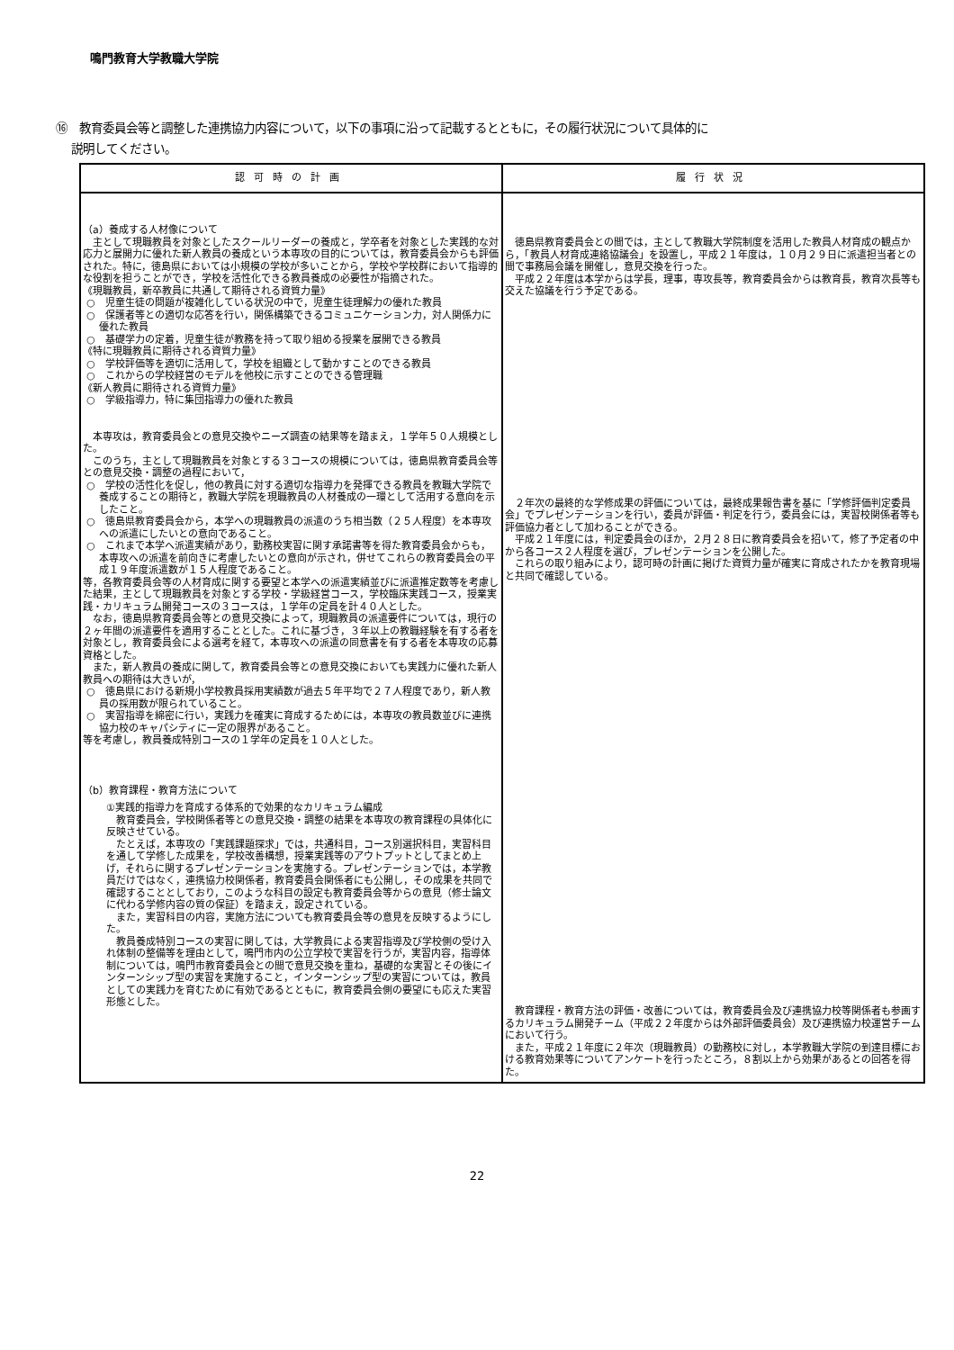鳴門教育大学教職大学院
⑯　教育委員会等と調整した連携協力内容について，以下の事項に沿って記載するとともに，その履行状況について具体的に
説明してください。
| 認可時の計画 | 履行状況 |
| --- | --- |
| （a）養成する人材像について 主として現職教員を対象としたスクールリーダーの養成と，学卒者を対象とした実践的な対応力と展開力に優れた新人教員の養成という本専攻の目的については，教育委員会からも評価された。特に，徳島県においては小規模の学校が多いことから，学校や学校群において指導的な役割を担うことができ，学校を活性化できる教員養成の必要性が指摘された。 《現職教員，新卒教員に共通して期待される資質力量》 ○ 児童生徒の問題が複雑化している状況の中で，児童生徒理解力の優れた教員 ○ 保護者等との適切な応答を行い，関係構築できるコミュニケーション力，対人関係力に優れた教員 ○ 基礎学力の定着，児童生徒が教務を持って取り組める授業を展開できる教員 《特に現職教員に期待される資質力量》 ○ 学校評価等を適切に活用して，学校を組織として動かすことのできる教員 ○ これからの学校経営のモデルを他校に示すことのできる管理職 《新人教員に期待される資質力量》 ○ 学級指導力，特に集団指導力の優れた教員 本専攻は，教育委員会との意見交換やニーズ調査の結果等を踏まえ，１学年５０人規模とした。 このうち，主として現職教員を対象とする３コースの規模については，徳島県教育委員会等との意見交換・調整の過程において， ○ 学校の活性化を促し，他の教員に対する適切な指導力を発揮できる教員を教職大学院で養成することの期待と，教職大学院を現職教員の人材養成の一環として活用する意向を示したこと。 ○ 徳島県教育委員会から，本学への現職教員の派遣のうち相当数（２５人程度）を本専攻への派遣にしたいとの意向であること。 ○ これまで本学へ派遣実績があり，勤務校実習に関す承諾書等を得た教育委員会からも，本専攻への派遣を前向きに考慮したいとの意向が示され，併せてこれらの教育委員会の平成１９年度派遣数が１５人程度であること。 等，各教育委員会等の人材育成に関する要望と本学への派遣実績並びに派遣推定数等を考慮した結果，主として現職教員を対象とする学校・学級経営コース，学校臨床実践コース，授業実践・カリキュラム開発コースの３コースは，１学年の定員を計４０人とした。 なお，徳島県教育委員会等との意見交換によって，現職教員の派遣要件については，現行の２ヶ年間の派遣要件を適用することとした。これに基づき，３年以上の教職経験を有する者を対象とし，教育委員会による選考を経て，本専攻への派遣の同意書を有する者を本専攻の応募資格とした。 また，新人教員の養成に関して，教育委員会等との意見交換においても実践力に優れた新人教員への期待は大きいが， ○ 徳島県における新規小学校教員採用実績数が過去５年平均で２７人程度であり，新人教員の採用数が限られていること。 ○ 実習指導を綿密に行い，実践力を確実に育成するためには，本専攻の教員数並びに連携協力校のキャパシティに一定の限界があること。 等を考慮し，教員養成特別コースの１学年の定員を１０人とした。 （b）教育課程・教育方法について ①実践的指導力を育成する体系的で効果的なカリキュラム編成 教育委員会，学校関係者等との意見交換・調整の結果を本専攻の教育課程の具体化に反映させている。 たとえば，本専攻の「実践課題探求」では，共通科目，コース別選択科目，実習科目を通して学修した成果を，学校改善構想，授業実践等のアウトプットとしてまとめ上げ，それらに関するプレゼンテーションを実施する。プレゼンテーションでは，本学教員だけではなく，連携協力校関係者，教育委員会関係者にも公開し，その成果を共同で確認することとしており，このような科目の設定も教育委員会等からの意見（修士論文に代わる学修内容の質の保証）を踏まえ，設定されている。 また，実習科目の内容，実施方法についても教育委員会等の意見を反映するようにした。 教員養成特別コースの実習に関しては，大学教員による実習指導及び学校側の受け入れ体制の整備等を理由として，鳴門市内の公立学校で実習を行うが，実習内容，指導体制については，鳴門市教育委員会との間で意見交換を重ね，基礎的な実習とその後にインターンシップ型の実習を実施すること，インターンシップ型の実習については，教員としての実践力を育むために有効であるとともに，教育委員会側の要望にも応えた実習形態とした。 | 徳島県教育委員会との間では，主として教職大学院制度を活用した教員人材育成の観点から，「教員人材育成連絡協議会」を設置し，平成２１年度は，１０月２９日に派遣担当者との間で事務局会議を開催し，意見交換を行った。 平成２２年度は本学からは学長，理事，専攻長等，教育委員会からは教育長，教育次長等も交えた協議を行う予定である。 ２年次の最終的な学修成果の評価については，最終成果報告書を基に「学修評価判定委員会」でプレゼンテーションを行い，委員が評価・判定を行う，委員会には，実習校関係者等も評価協力者として加わることができる。 平成２１年度には，判定委員会のほか，２月２８日に教育委員会を招いて，修了予定者の中から各コース２人程度を選び，プレゼンテーションを公開した。 これらの取り組みにより，認可時の計画に掲げた資質力量が確実に育成されたかを教育現場と共同で確認している。 教育課程・教育方法の評価・改善については，教育委員会及び連携協力校等関係者も参画するカリキュラム開発チーム（平成２２年度からは外部評価委員会）及び連携協力校運営チームにおいて行う。 また，平成２１年度に２年次（現職教員）の勤務校に対し，本学教職大学院の到達目標における教育効果等についてアンケートを行ったところ，８割以上から効果があるとの回答を得た。 |
22